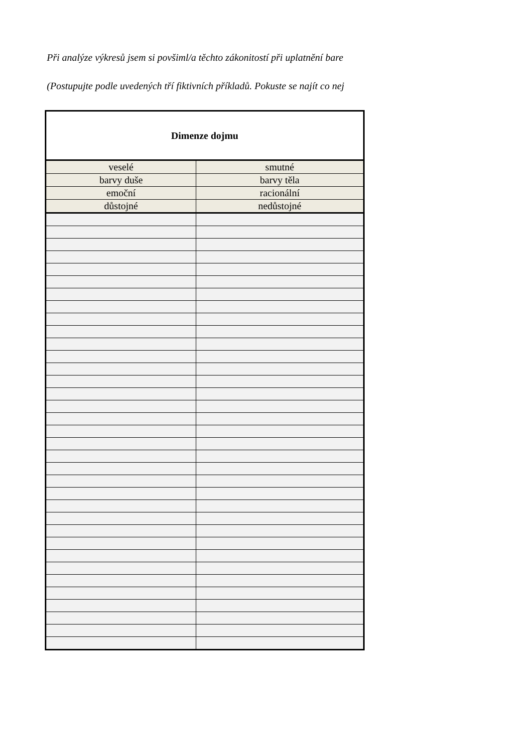Při analýze výkresů jsem si povšiml/a těchto zákonitostí při uplatnění bare
(Postupujte podle uvedených tří fiktivních příkladů. Pokuste se najít co nej
| Dimenze dojmu | |
| veselé | smutné |
| barvy duše | barvy těla |
| emoční | racionální |
| důstojné | nedůstojné |